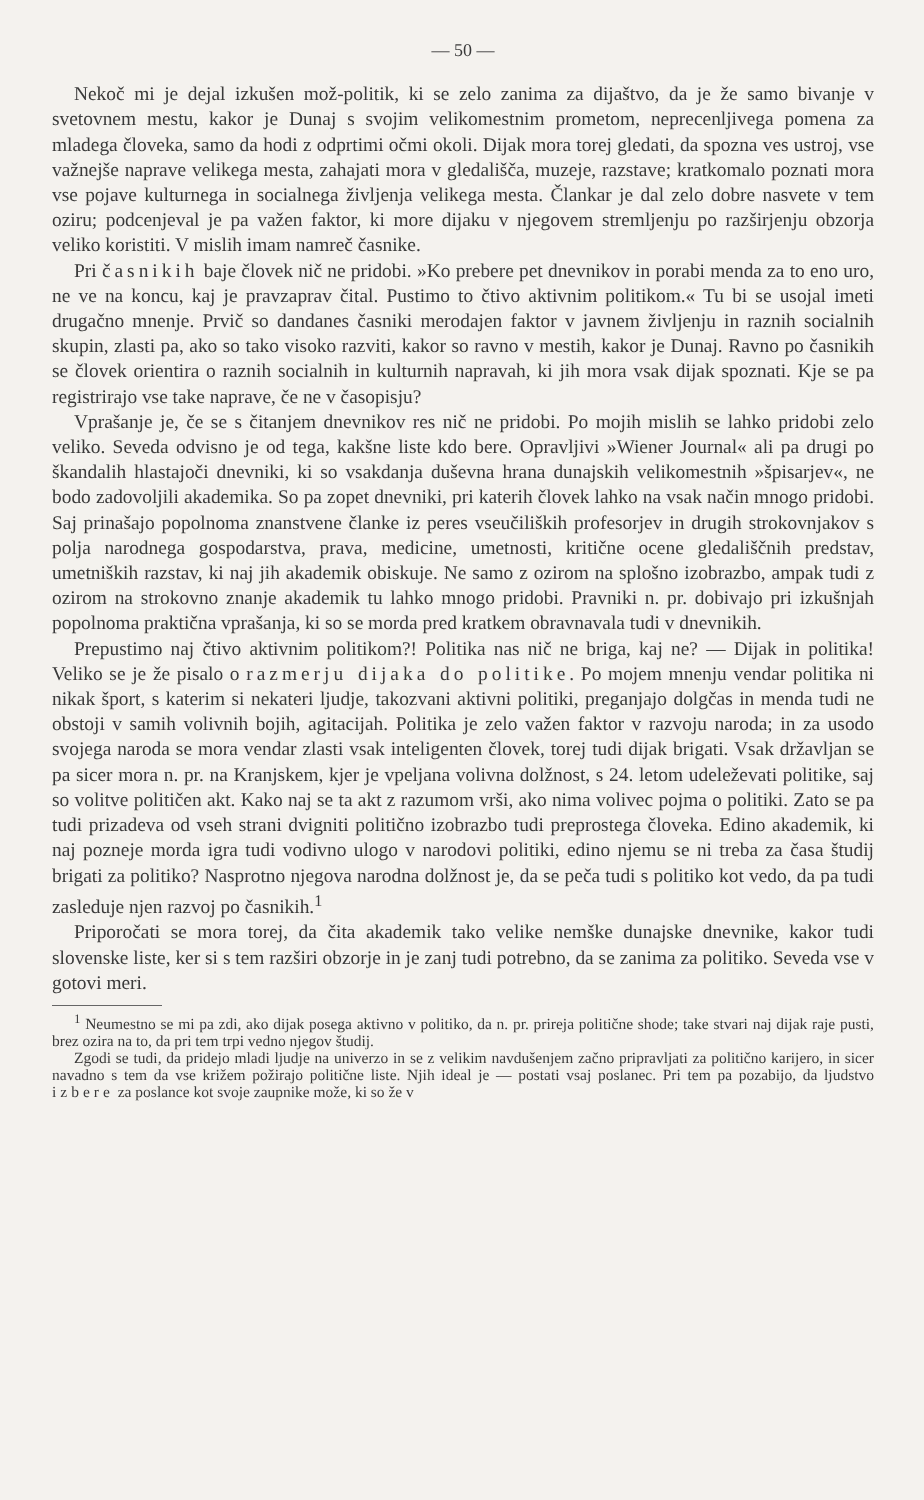— 50 —
Nekoč mi je dejal izkušen mož-politik, ki se zelo zanima za dijaštvo, da je že samo bivanje v svetovnem mestu, kakor je Dunaj s svojim velikomestnim prometom, neprecenljivega pomena za mladega človeka, samo da hodi z odprtimi očmi okoli. Dijak mora torej gledati, da spozna ves ustroj, vse važnejše naprave velikega mesta, zahajati mora v gledališča, muzeje, razstave; kratkomalo poznati mora vse pojave kulturnega in socialnega življenja velikega mesta. Člankar je dal zelo dobre nasvete v tem oziru; podcenjeval je pa važen faktor, ki more dijaku v njegovem stremljenju po razširjenju obzorja veliko koristiti. V mislih imam namreč časnike.
Pri časnikih baje človek nič ne pridobi. »Ko prebere pet dnevnikov in porabi menda za to eno uro, ne ve na koncu, kaj je pravzaprav čital. Pustimo to čtivo aktivnim politikom.« Tu bi se usojal imeti drugačno mnenje. Prvič so dandanes časniki merodajen faktor v javnem življenju in raznih socialnih skupin, zlasti pa, ako so tako visoko razviti, kakor so ravno v mestih, kakor je Dunaj. Ravno po časnikih se človek orientira o raznih socialnih in kulturnih napravah, ki jih mora vsak dijak spoznati. Kje se pa registrirajo vse take naprave, če ne v časopisju?
Vprašanje je, če se s čitanjem dnevnikov res nič ne pridobi. Po mojih mislih se lahko pridobi zelo veliko. Seveda odvisno je od tega, kakšne liste kdo bere. Opravljivi »Wiener Journal« ali pa drugi po škandalih hlastajoči dnevniki, ki so vsakdanja duševna hrana dunajskih velikomestnih »špisarjev«, ne bodo zadovoljili akademika. So pa zopet dnevniki, pri katerih človek lahko na vsak način mnogo pridobi. Saj prinašajo popolnoma znanstvene članke iz peres vseučiliških profesorjev in drugih strokovnjakov s polja narodnega gospodarstva, prava, medicine, umetnosti, kritične ocene gledališčnih predstav, umetniških razstav, ki naj jih akademik obiskuje. Ne samo z ozirom na splošno izobrazbo, ampak tudi z ozirom na strokovno znanje akademik tu lahko mnogo pridobi. Pravniki n. pr. dobivajo pri izkušnjah popolnoma praktična vprašanja, ki so se morda pred kratkem obravnavala tudi v dnevnikih.
Prepustimo naj čtivo aktivnim politikom?! Politika nas nič ne briga, kaj ne? — Dijak in politika! Veliko se je že pisalo o razmerju dijaka do politike. Po mojem mnenju vendar politika ni nikak šport, s katerim si nekateri ljudje, takozvani aktivni politiki, preganjajo dolgčas in menda tudi ne obstoji v samih volivnih bojih, agitacijah. Politika je zelo važen faktor v razvoju naroda; in za usodo svojega naroda se mora vendar zlasti vsak inteligenten človek, torej tudi dijak brigati. Vsak državljan se pa sicer mora n. pr. na Kranjskem, kjer je vpeljana volivna dolžnost, s 24. letom udeleževati politike, saj so volitve političen akt. Kako naj se ta akt z razumom vrši, ako nima volivec pojma o politiki. Zato se pa tudi prizadeva od vseh strani dvigniti politično izobrazbo tudi preprostega človeka. Edino akademik, ki naj pozneje morda igra tudi vodivno ulogo v narodovi politiki, edino njemu se ni treba za časa študij brigati za politiko? Nasprotno njegova narodna dolžnost je, da se peča tudi s politiko kot vedo, da pa tudi zasleduje njen razvoj po časnikih.<sup>1</sup>
Priporočati se mora torej, da čita akademik tako velike nemške dunajske dnevnike, kakor tudi slovenske liste, ker si s tem razširi obzorje in je zanj tudi potrebno, da se zanima za politiko. Seveda vse v gotovi meri.
<sup>1</sup> Neumestno se mi pa zdi, ako dijak posega aktivno v politiko, da n. pr. prireja politične shode; take stvari naj dijak raje pusti, brez ozira na to, da pri tem trpi vedno njegov študij.
Zgodi se tudi, da pridejo mladi ljudje na univerzo in se z velikim navdušenjem začno pripravljati za politično karijero, in sicer navadno s tem da vse križem požirajo politične liste. Njih ideal je — postati vsaj poslanec. Pri tem pa pozabijo, da ljudstvo izbere za poslance kot svoje zaupnike može, ki so že v